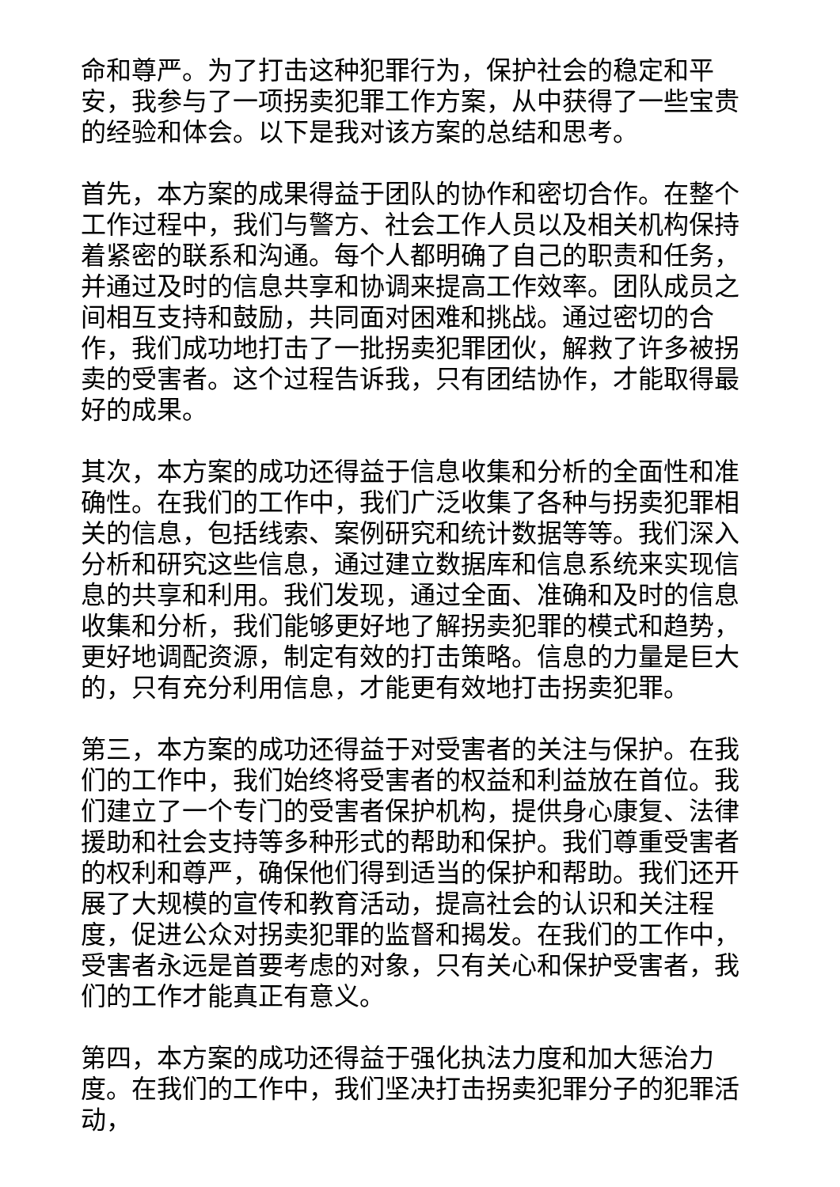命和尊严。为了打击这种犯罪行为，保护社会的稳定和平安，我参与了一项拐卖犯罪工作方案，从中获得了一些宝贵的经验和体会。以下是我对该方案的总结和思考。
首先，本方案的成果得益于团队的协作和密切合作。在整个工作过程中，我们与警方、社会工作人员以及相关机构保持着紧密的联系和沟通。每个人都明确了自己的职责和任务，并通过及时的信息共享和协调来提高工作效率。团队成员之间相互支持和鼓励，共同面对困难和挑战。通过密切的合作，我们成功地打击了一批拐卖犯罪团伙，解救了许多被拐卖的受害者。这个过程告诉我，只有团结协作，才能取得最好的成果。
其次，本方案的成功还得益于信息收集和分析的全面性和准确性。在我们的工作中，我们广泛收集了各种与拐卖犯罪相关的信息，包括线索、案例研究和统计数据等等。我们深入分析和研究这些信息，通过建立数据库和信息系统来实现信息的共享和利用。我们发现，通过全面、准确和及时的信息收集和分析，我们能够更好地了解拐卖犯罪的模式和趋势，更好地调配资源，制定有效的打击策略。信息的力量是巨大的，只有充分利用信息，才能更有效地打击拐卖犯罪。
第三，本方案的成功还得益于对受害者的关注与保护。在我们的工作中，我们始终将受害者的权益和利益放在首位。我们建立了一个专门的受害者保护机构，提供身心康复、法律援助和社会支持等多种形式的帮助和保护。我们尊重受害者的权利和尊严，确保他们得到适当的保护和帮助。我们还开展了大规模的宣传和教育活动，提高社会的认识和关注程度，促进公众对拐卖犯罪的监督和揭发。在我们的工作中，受害者永远是首要考虑的对象，只有关心和保护受害者，我们的工作才能真正有意义。
第四，本方案的成功还得益于强化执法力度和加大惩治力度。在我们的工作中，我们坚决打击拐卖犯罪分子的犯罪活动，